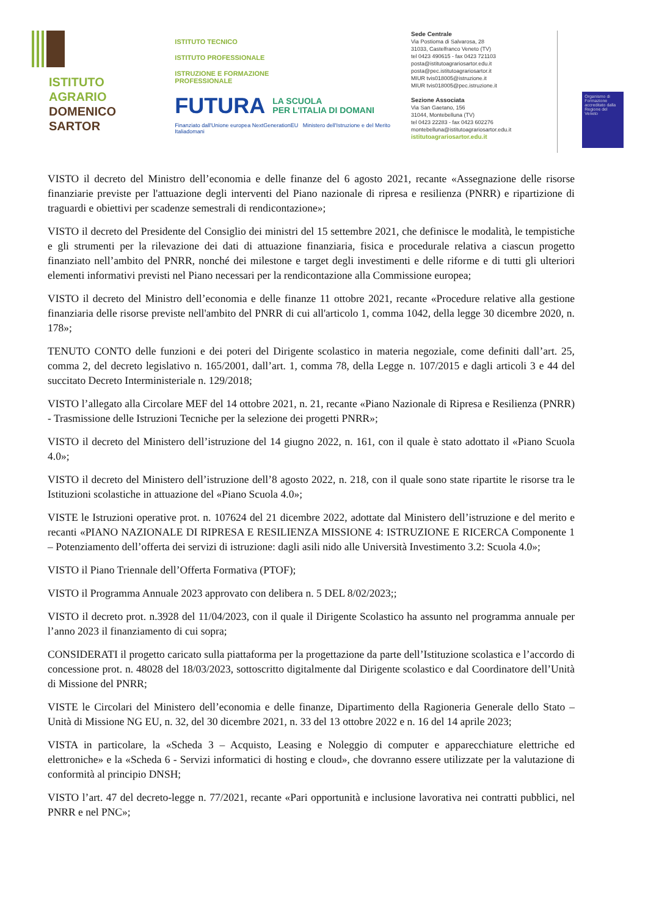ISTITUTO
AGRARIO
DOMENICO
SARTOR
ISTITUTO TECNICO
ISTITUTO PROFESSIONALE
ISTRUZIONE E FORMAZIONE
PROFESSIONALE
FUTURA
LA SCUOLA
PER L'ITALIA DI DOMANI
Finanziato dall'Unione europea NextGenerationEU Ministero dell'Istruzione e del Merito Italiadomani
Sede Centrale
Via Postioma di Salvarosa, 28
31033, Castelfranco Veneto (TV)
tel 0423 490615 - fax 0423 721103
posta@istitutoagrariosartor.edu.it
posta@pec.istitutoagrariosartor.it
MIUR tvis018005@istruzione.it
MIUR tvis018005@pec.istruzione.it
Sezione Associata
Via San Gaetano, 156
31044, Montebelluna (TV)
tel 0423 22283 - fax 0423 602276
montebelluna@istitutoagrariosartor.edu.it
istitutoagrariosartor.edu.it
Organismo di Formazione accreditato dalla Regione del Veneto
VISTO il decreto del Ministro dell’economia e delle finanze del 6 agosto 2021, recante «Assegnazione delle risorse finanziarie previste per l'attuazione degli interventi del Piano nazionale di ripresa e resilienza (PNRR) e ripartizione di traguardi e obiettivi per scadenze semestrali di rendicontazione»;
VISTO il decreto del Presidente del Consiglio dei ministri del 15 settembre 2021, che definisce le modalità, le tempistiche e gli strumenti per la rilevazione dei dati di attuazione finanziaria, fisica e procedurale relativa a ciascun progetto finanziato nell’ambito del PNRR, nonché dei milestone e target degli investimenti e delle riforme e di tutti gli ulteriori elementi informativi previsti nel Piano necessari per la rendicontazione alla Commissione europea;
VISTO il decreto del Ministro dell’economia e delle finanze 11 ottobre 2021, recante «Procedure relative alla gestione finanziaria delle risorse previste nell'ambito del PNRR di cui all'articolo 1, comma 1042, della legge 30 dicembre 2020, n. 178»;
TENUTO CONTO delle funzioni e dei poteri del Dirigente scolastico in materia negoziale, come definiti dall’art. 25, comma 2, del decreto legislativo n. 165/2001, dall’art. 1, comma 78, della Legge n. 107/2015 e dagli articoli 3 e 44 del succitato Decreto Interministeriale n. 129/2018;
VISTO l’allegato alla Circolare MEF del 14 ottobre 2021, n. 21, recante «Piano Nazionale di Ripresa e Resilienza (PNRR) - Trasmissione delle Istruzioni Tecniche per la selezione dei progetti PNRR»;
VISTO il decreto del Ministero dell’istruzione del 14 giugno 2022, n. 161, con il quale è stato adottato il «Piano Scuola 4.0»;
VISTO il decreto del Ministero dell’istruzione dell’8 agosto 2022, n. 218, con il quale sono state ripartite le risorse tra le Istituzioni scolastiche in attuazione del «Piano Scuola 4.0»;
VISTE le Istruzioni operative prot. n. 107624 del 21 dicembre 2022, adottate dal Ministero dell’istruzione e del merito e recanti «PIANO NAZIONALE DI RIPRESA E RESILIENZA MISSIONE 4: ISTRUZIONE E RICERCA Componente 1 – Potenziamento dell’offerta dei servizi di istruzione: dagli asili nido alle Università Investimento 3.2: Scuola 4.0»;
VISTO il Piano Triennale dell’Offerta Formativa (PTOF);
VISTO il Programma Annuale 2023 approvato con delibera n. 5 DEL 8/02/2023;;
VISTO il decreto prot. n.3928 del 11/04/2023, con il quale il Dirigente Scolastico ha assunto nel programma annuale per l’anno 2023 il finanziamento di cui sopra;
CONSIDERATI il progetto caricato sulla piattaforma per la progettazione da parte dell’Istituzione scolastica e l’accordo di concessione prot. n. 48028 del 18/03/2023, sottoscritto digitalmente dal Dirigente scolastico e dal Coordinatore dell’Unità di Missione del PNRR;
VISTE le Circolari del Ministero dell’economia e delle finanze, Dipartimento della Ragioneria Generale dello Stato – Unità di Missione NG EU, n. 32, del 30 dicembre 2021, n. 33 del 13 ottobre 2022 e n. 16 del 14 aprile 2023;
VISTA in particolare, la «Scheda 3 – Acquisto, Leasing e Noleggio di computer e apparecchiature elettriche ed elettroniche» e la «Scheda 6 - Servizi informatici di hosting e cloud», che dovranno essere utilizzate per la valutazione di conformità al principio DNSH;
VISTO l’art. 47 del decreto-legge n. 77/2021, recante «Pari opportunità e inclusione lavorativa nei contratti pubblici, nel PNRR e nel PNC»;